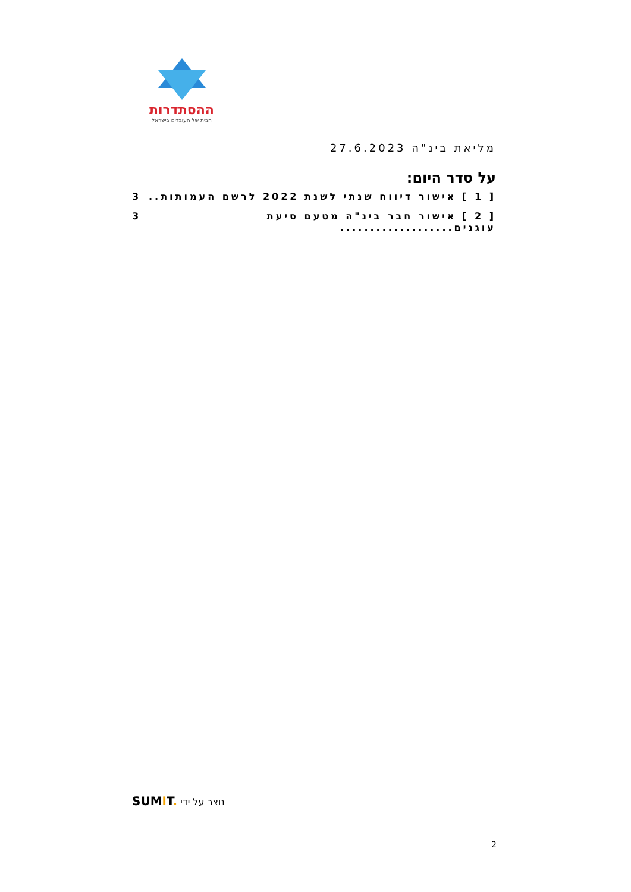ההסתדרות
הבית של העובדים בישראל
מליאת בינ"ה 27.6.2023
על סדר היום:
[ 1 ] אישור דיווח שנתי לשנת 2022 לרשם העמותות.. 3
[ 2 ] אישור חבר בינ"ה מטעם סיעת עוגנים................... 3
SUMIT. נוצר על ידי
2